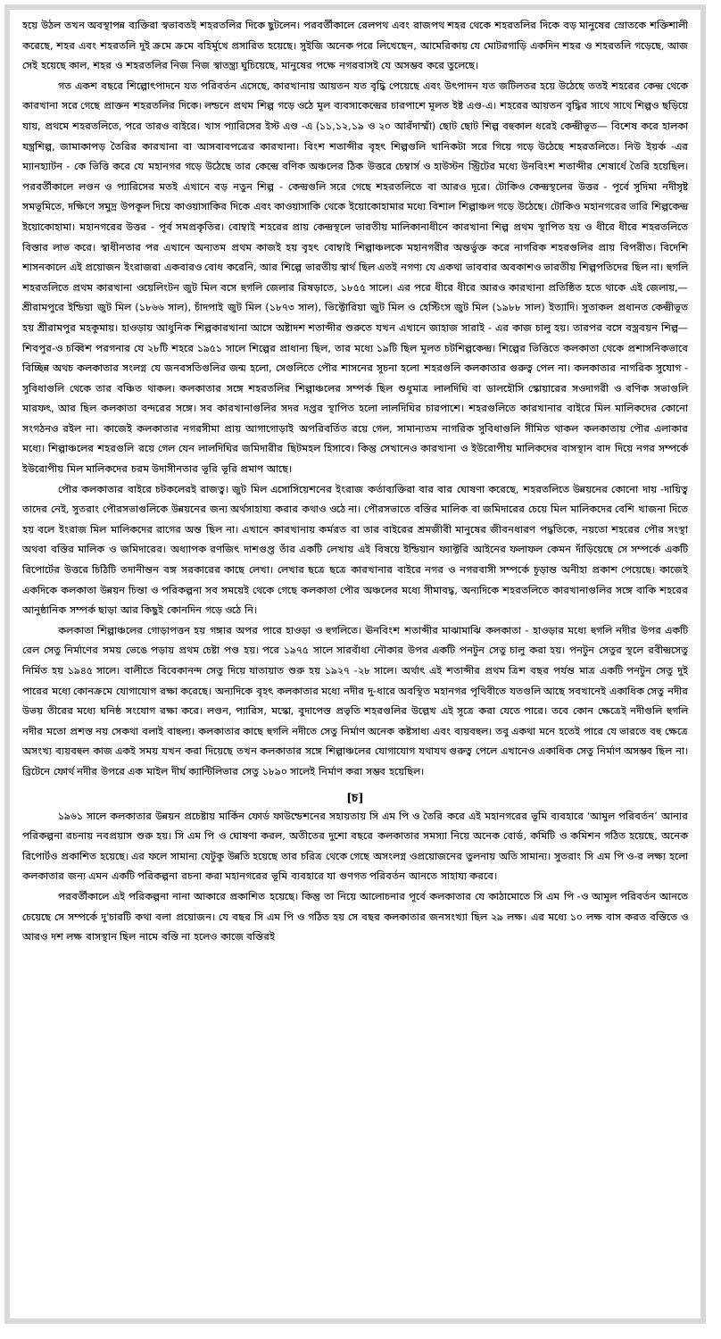হয়ে উঠল তখন অবস্থাপন্ন ব্যক্তিরা স্বভাবতই শহরতলির দিকে ছুটলেন। পরবর্তীকালে রেলপথ এবং রাজপথ শহর থেকে শহরতলির দিকে বড় মানুষের স্রোতকে শক্তিশালী করেছে, শহর এবং শহরতলি দুই ক্রমে ক্রমে বহির্মুখে প্রসারিত হয়েছে। সুইজি অনেক পরে লিখেছেন, আমেরিকায় যে মোটরগাড়ি একদিন শহর ও শহরতলি গড়েছে, আজ সেই হয়েছে কাল, শহর ও শহরতলির নিজ নিজ স্বাতন্ত্র্য ঘুচিয়েছে, মানুষের পক্ষে নগরবাসই যে অসম্ভব করে তুলেছে।
গত একশ বছরে শিল্পোৎপাদনে যত পরিবর্তন এসেছে, কারখানায় আয়তন যত বৃদ্ধি পেয়েছে এবং উৎপাদন যত জটিলতর হয়ে উঠেছে ততই শহরের কেন্দ্র থেকে কারখানা সরে গেছে প্রাক্তন শহরতলির দিকে। লন্ডনে প্রথম শিল্প গড়ে ওঠে মূল ব্যবসাকেন্দ্রের চারপাশে মূলত ইষ্ট এণ্ড-এ। শহরের আয়তন বৃদ্ধির সাথে সাথে শিল্পও ছড়িয়ে যায়, প্রথমে শহরতলিতে, পরে তারও বাইরে। খাস প্যারিসের ইস্ট এণ্ড -এ (১১,১২,১৯ ও ২০ আরঁদাস্মাঁ) ছোট ছোট শিল্প বহুকাল ধরেই কেন্দ্রীভূত— বিশেষ করে হালকা যন্ত্রশিল্প, জামাকাপড় তৈরির কারখানা বা আসবাবপত্রের কারখানা। বিংশ শতাব্দীর বৃহৎ শিল্পগুলি খানিকটা সরে গিয়ে গড়ে উঠেছে শহরতলিতে। নিউ ইয়র্ক -এর ম্যানহ্যাটন - কে ভিত্তি করে যে মহানগর গড়ে উঠেছে তার কেন্দ্রে বণিক অঞ্চলের ঠিক উত্তরে চেম্বার্স ও হাউস্টন স্ট্রিটের মধ্যে উনবিংশ শতাব্দীর শেষার্ধে তৈরি হয়েছিল। পরবর্তীকালে লণ্ডন ও প্যারিসের মতই এখানে বড় নতুন শিল্প - কেন্দ্রগুলি সরে গেছে শহরতলিতে বা আরও দূরে। টোকিও কেন্দ্রস্থলের উত্তর - পূর্বে সুদিমা নদীসৃষ্ট সমভূমিতে, দক্ষিণে সমুদ্র উপকূল দিয়ে কাওয়াসাকির দিকে এবং কাওয়াসাকি থেকে ইয়োকোহামার মধ্যে বিশাল শিল্পাঞ্চল গড়ে উঠেছে। টোকিও মহানগরের ভারি শিল্পকেন্দ্র ইয়োকোহামা। মহানগরের উত্তর - পূর্ব সমপ্রকৃতির। বোম্বাই শহরের প্রায় কেন্দ্রস্থলে ভারতীয় মালিকানাধীনে কারখানা শিল্প প্রথম স্থাপিত হয় ও ধীরে ধীরে শহরতলিতে বিস্তার লাভ করে। স্বাধীনতার পর এখানে অন্যতম প্রথম কাজই হয় বৃহৎ বোম্বাই শিল্পাঞ্চলকে মহানগরীর অন্তর্ভুক্ত করে নাগরিক শহরগুলির প্রায় বিপরীত। বিদেশি শাসনকালে এই প্রয়োজন ইংরাজরা একবারও বোধ করেনি, আর শিল্পে ভারতীয় স্বার্থ ছিল এতই নগণ্য যে একথা ভাববার অবকাশও ভারতীয় শিল্পপতিদের ছিল না। হুগলি শহরতলিতে প্রথম কারখানা ওয়েলিংটন জুট মিল বসে হুগলি জেলার রিষড়াতে, ১৮৫৫ সালে। এর পরে ধীরে ধীরে আরও কারখানা প্রতিষ্ঠিত হতে থাকে এই জেলায়,— শ্রীরামপুরে ইন্ডিয়া জুট মিল (১৮৬৬ সাল), চাঁদপাই জুট মিল (১৮৭৩ সাল), ভিক্টোরিয়া জুট মিল ও হেস্টিংস জুট মিল (১৯৮৮ সাল) ইত্যাদি। সুতাকল প্রধানত কেন্দ্রীভূত হয় শ্রীরামপুর মহকুমায়। হাওড়ায় আধুনিক শিল্পকারখানা আসে অষ্টাদশ শতাব্দীর শুরুতে যখন এখানে জাহাজ সারাই - এর কাজ চালু হয়। তারপর বসে বস্ত্রবয়ন শিল্প— শিবপুর-ও চব্বিশ পরগনার যে ২৮টি শহরে ১৯৫১ সালে শিল্পের প্রাধান্য ছিল, তার মধ্যে ১৯টি ছিল মূলত চটশিল্পকেন্দ্র। শিল্পের ভিত্তিতে কলকাতা থেকে প্রশাসনিকভাবে বিচ্ছিন্ন অথচ কলকাতার সংলগ্ন যে জনবসতিগুলির জন্ম হলো, সেগুলিতে পৌর শাসনের সূচনা হলো শহরগুলি কলকাতার গুরুত্ব পেল না। কলকাতার নাগরিক সুযোগ - সুবিধাগুলি থেকে তার বঞ্চিত থাকল। কলকাতার সঙ্গে শহরতলির শিল্পাঞ্চলের সম্পর্ক ছিল শুধুমাত্র লালদিঘি বা ডালহৌসি স্কোয়ারের সওদাগরী ও বণিক সভাগুলি মারফৎ, আর ছিল কলকাতা বন্দরের সঙ্গে। সব কারখানাগুলির সদর দপ্তর স্থাপিত হলো লালদিঘির চারপাশে। শহরগুলিতে কারখানার বাইরে মিল মালিকদের কোনো সংগঠনও রইল না। কাজেই কলকাতার নগরসীমা প্রায় আগাগোড়াই অপরিবর্তিত রয়ে গেল, সামান্যতম নাগরিক সুবিধাগুলি সীমিত থাকল কলকাতায় পৌর এলাকার মধ্যে। শিল্পাঞ্চলের শহরগুলি রয়ে গেল যেন লালদিঘির জমিদারীর ছিটমহল হিসাবে। কিন্তু সেখানেও কারখানা ও ইউরোপীয় মালিকদের বাসস্থান বাদ দিয়ে নগর সম্পর্কে ইউরোপীয় মিল মালিকদের চরম উদাসীনতার ভূরি ভূরি প্রমাণ আছে।
পৌর কলকাতার বাইরে চটকলেরই রাজত্ব। জুট মিল এসোসিয়েশনের ইংরাজ কর্তাব্যক্তিরা বার বার ঘোষণা করেছে, শহরতলিতে উন্নয়নের কোনো দায় -দায়িত্ব তাদের নেই, সুতরাং পৌরসভাগুলিকে উন্নয়নের জন্য অর্থসাহায্য করার কথাও ওঠে না। পৌরসভাতে বস্তির মালিক বা জমিদারের চেয়ে মিল মালিকদের বেশি খাজনা দিতে হয় বলে ইংরাজ মিল মালিকদের রাগের অন্ত ছিল না। এখানে কারখানায় কর্মরত বা তার বাইরের শ্রমজীবী মানুষের জীবনধারণ পদ্ধতিকে, নয়তো শহরের পৌর সংস্থা অথবা বস্তির মালিক ও জমিদারের। অধ্যাপক রণজিৎ দাশগুপ্ত তাঁর একটি লেখায় এই বিষয়ে ইন্ডিয়ান ফ্যাক্টরি আইনের ফলাফল কেমন দাঁড়িয়েছে সে সম্পর্কে একটি রিপোর্টের উত্তরে চিঠিটি তদানীন্তন বঙ্গ সরকারের কাছে লেখা। লেখার ছত্রে ছত্রে কারখানার বাইরে নগর ও নগরবাসী সম্পর্কে চূড়ান্ত অনীহা প্রকাশ পেয়েছে। কাজেই একদিকে কলকাতা উন্নয়ন চিন্তা ও পরিকল্পনা সব সময়েই থেকে গেছে কলকাতা পৌর অঞ্চলের মধ্যে সীমাবদ্ধ, অন্যদিকে শহরতলিতে কারখানাগুলির সঙ্গে বাকি শহরের আনুষ্ঠানিক সম্পর্ক ছাড়া আর কিছুই কোনদিন গড়ে ওঠে নি।
কলকাতা শিল্পাঞ্চলের গোড়াপত্তন হয় গঙ্গার অপর পারে হাওড়া ও হুগলিতে। ঊনবিংশ শতাব্দীর মাঝামাঝি কলকাতা - হাওড়ার মধ্যে হুগলি নদীর উপর একটি রেল সেতু নির্মাণের সময় ভেঙে পড়ায় প্রথম চেষ্টা পণ্ড হয়। পরে ১৯৭৫ সালে সারবাঁধা নৌকার উপর একটি পনটুন সেতু চালু করা হয়। পনটুন সেতুর স্থলে রবীন্দ্রসেতু নির্মিত হয় ১৯৪৫ সালে। বালীতে বিবেকানন্দ সেতু দিয়ে যাতায়াত শুরু হয় ১৯২৭ -২৮ সালে। অর্থাৎ এই শতাব্দীর প্রথম ত্রিশ বছর পর্যন্ত মাত্র একটি পনটুন সেতু দুই পারের মধ্যে কোনক্রমে যোগাযোগ রক্ষা করেছে। অন্যদিকে বৃহৎ কলকাতার মধ্যে নদীর দু-ধারে অবস্থিত মহানগর পৃথিবীতে যতগুলি আছে সবখানেই একাধিক সেতু নদীর উভয় তীরের মধ্যে ঘনিষ্ঠ সংযোগ রক্ষা করে। লণ্ডন, প্যারিস, মস্কো, বুদাপেস্ত প্রভৃতি শহরগুলির উল্লেখ এই সূত্রে করা যেতে পারে। তবে কোন ক্ষেত্রেই নদীগুলি হুগলি নদীর মতো প্রশস্ত নয় সেকথা বলাই বাহুল্য। কলকাতার কাছে হুগলি নদীতে সেতু নির্মাণ অনেক কষ্টসাধ্য এবং ব্যয়বহুল। তবু একথা মনে হতেই পারে যে ভারতে বহু ক্ষেত্রে অসংখ্য ব্যয়বহুল কাজ একই সময় যখন করা দিয়েছে তখন কলকাতার সঙ্গে শিল্পাঞ্চলের যোগাযোগ যথাযথ গুরুত্ব পেলে এখানেও একাধিক সেতু নির্মাণ অসম্ভব ছিল না। ব্রিটেনে ফোর্থ নদীর উপরে এক মাইল দীর্ঘ ক্যান্টিলিভার সেতু ১৮৯০ সালেই নির্মাণ করা সম্ভব হয়েছিল।
[চ]
১৯৬১ সালে কলকাতার উন্নয়ন প্রচেষ্টায় মার্কিন ফোর্ড ফাউন্ডেশনের সহায়তায় সি এম পি ও তৈরি করে এই মহানগরের ভূমি ব্যবহারে ‘আমুল পরিবর্তন’ আনার পরিকল্পনা রচনায় নবপ্রয়াস শুরু হয়। সি এম পি ও ঘোষণা করল, অতীতের দুশো বছরে কলকাতার সমস্যা নিয়ে অনেক বোর্ড, কমিটি ও কমিশন গঠিত হয়েছে, অনেক রিপোর্টও প্রকাশিত হয়েছে। এর ফলে সামান্য যেটুকু উন্নতি হয়েছে তার চরিত্র থেকে গেছে অসংলগ্ন ওপ্রয়োজনের তুলনায় অতি সামান্য। সুতরাং সি এম পি ও-র লক্ষ্য হলো কলকাতার জন্য এমন একটি পরিকল্পনা রচনা করা মহানগরের ভূমি ব্যবহারে যা গুণগত পরিবর্তন আনতে সাহায্য করবে।
পরবর্তীকালে এই পরিকল্পনা নানা আকারে প্রকাশিত হয়েছে। কিন্তু তা নিয়ে আলোচনার পূর্বে কলকাতার যে কাঠামোতে সি এম পি -ও আমুল পরিবর্তন আনতে চেয়েছে সে সম্পর্কে দু'চারটি কথা বলা প্রয়োজন। যে বছর সি এম পি ও গঠিত হয় সে বছর কলকাতার জনসংখ্যা ছিল ২৯ লক্ষ। এর মধ্যে ১০ লক্ষ বাস করত বস্তিতে ও আরও দশ লক্ষ বাসস্থান ছিল নামে বস্তি না হলেও কাজে বস্তিরই